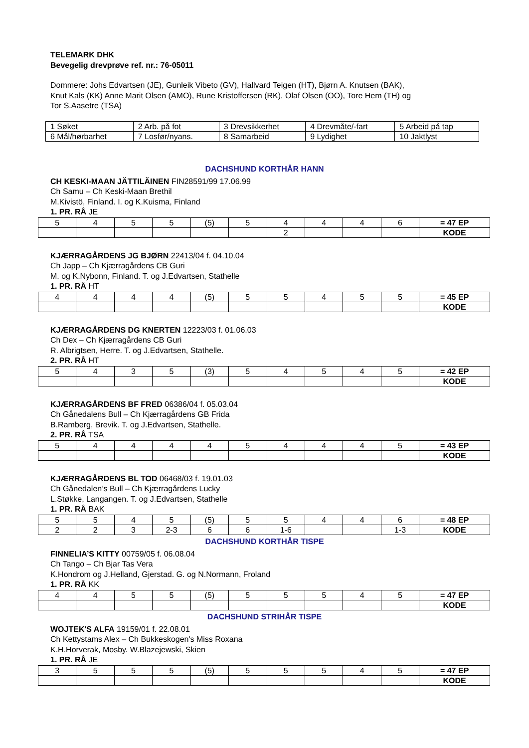TELEMARK DHK
Bevegelig drevprøve ref. nr.: 76-05011
Dommere: Johs Edvartsen (JE), Gunleik Vibeto (GV), Hallvard Teigen (HT), Bjørn A. Knutsen (BAK),
Knut Kals (KK) Anne Marit Olsen (AMO), Rune Kristoffersen (RK), Olaf Olsen (OO), Tore Hem (TH) og
Tor S.Aasetre (TSA)
| 1 Søket | 2 Arb. på fot | 3 Drevsikkerhet | 4 Drevmåte/-fart | 5 Arbeid på tap |
| 6 Mål/hørbarhet | 7 Losfør/nyans. | 8 Samarbeid | 9 Lydighet | 10 Jaktlyst |
DACHSHUND KORTHÅR HANN
CH KESKI-MAAN JÄTTILÄINEN FIN28591/99 17.06.99
Ch Samu – Ch Keski-Maan Brethil
M.Kivistö, Finland. I. og K.Kuisma, Finland
1. PR. RÅ JE
| 5 | 4 | 5 | 5 | (5) | 5 | 4 | 4 | 4 | 6 | = 47 EP |
| | | | | | | 2 | | | | KODE |
KJÆRRAGÅRDENS JG BJØRN 22413/04 f. 04.10.04
Ch Japp – Ch Kjærragårdens CB Guri
M. og K.Nybonn, Finland. T. og J.Edvartsen, Stathelle
1. PR. RÅ HT
| 4 | 4 | 4 | 4 | (5) | 5 | 5 | 4 | 5 | 5 | = 45 EP |
| | | | | | | | | | | KODE |
KJÆRRAGÅRDENS DG KNERTEN 12223/03 f. 01.06.03
Ch Dex – Ch Kjærragårdens CB Guri
R. Albrigtsen, Herre. T. og J.Edvartsen, Stathelle.
2. PR. RÅ HT
| 5 | 4 | 3 | 5 | (3) | 5 | 4 | 5 | 4 | 5 | = 42 EP |
| | | | | | | | | | | KODE |
KJÆRRAGÅRDENS BF FRED 06386/04 f. 05.03.04
Ch Gånedalens Bull – Ch Kjærragårdens GB Frida
B.Ramberg, Brevik. T. og J.Edvartsen, Stathelle.
2. PR. RÅ TSA
| 5 | 4 | 4 | 4 | 4 | 5 | 4 | 4 | 4 | 5 | = 43 EP |
| | | | | | | | | | | KODE |
KJÆRRAGÅRDENS BL TOD 06468/03 f. 19.01.03
Ch Gånedalen’s Bull – Ch Kjærragårdens Lucky
L.Støkke, Langangen. T. og J.Edvartsen, Stathelle
1. PR. RÅ BAK
| 5 | 5 | 4 | 5 | (5) | 5 | 5 | 4 | 4 | 6 | = 48 EP |
| 2 | 2 | 3 | 2-3 | 6 | 6 | 1-6 | | | 1-3 | KODE |
DACHSHUND KORTHÅR TISPE
FINNELIA’S KITTY 00759/05 f. 06.08.04
Ch Tango – Ch Bjar Tas Vera
K.Hondrom og J.Helland, Gjerstad. G. og N.Normann, Froland
1. PR. RÅ KK
| 4 | 4 | 5 | 5 | (5) | 5 | 5 | 5 | 4 | 5 | = 47 EP |
| | | | | | | | | | | KODE |
DACHSHUND STRIHÅR TISPE
WOJTEK'S ALFA 19159/01 f. 22.08.01
Ch Kettystams Alex – Ch Bukkeskogen's Miss Roxana
K.H.Horverak, Mosby. W.Blazejewski, Skien
1. PR. RÅ JE
| 3 | 5 | 5 | 5 | (5) | 5 | 5 | 5 | 4 | 5 | = 47 EP |
| | | | | | | | | | | KODE |